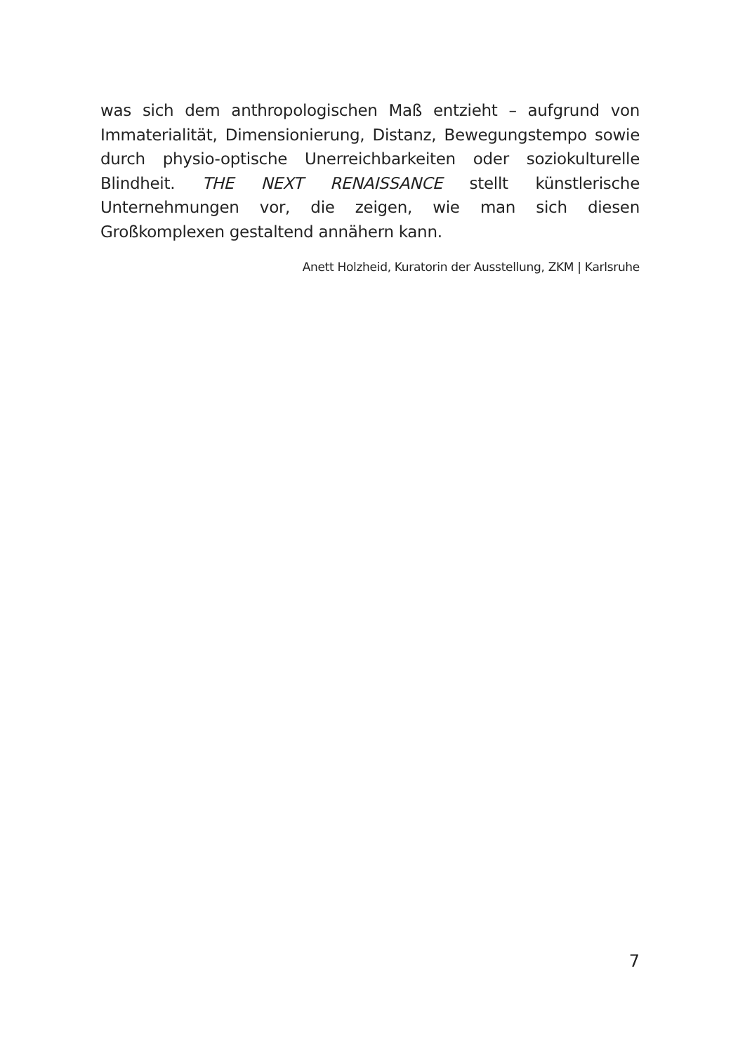was sich dem anthropologischen Maß entzieht – aufgrund von Immaterialität, Dimensionierung, Distanz, Bewegungstempo sowie durch physio-optische Unerreichbarkeiten oder soziokulturelle Blindheit. THE NEXT RENAISSANCE stellt künstlerische Unternehmungen vor, die zeigen, wie man sich diesen Großkomplexen gestaltend annähern kann.
Anett Holzheid, Kuratorin der Ausstellung, ZKM | Karlsruhe
7